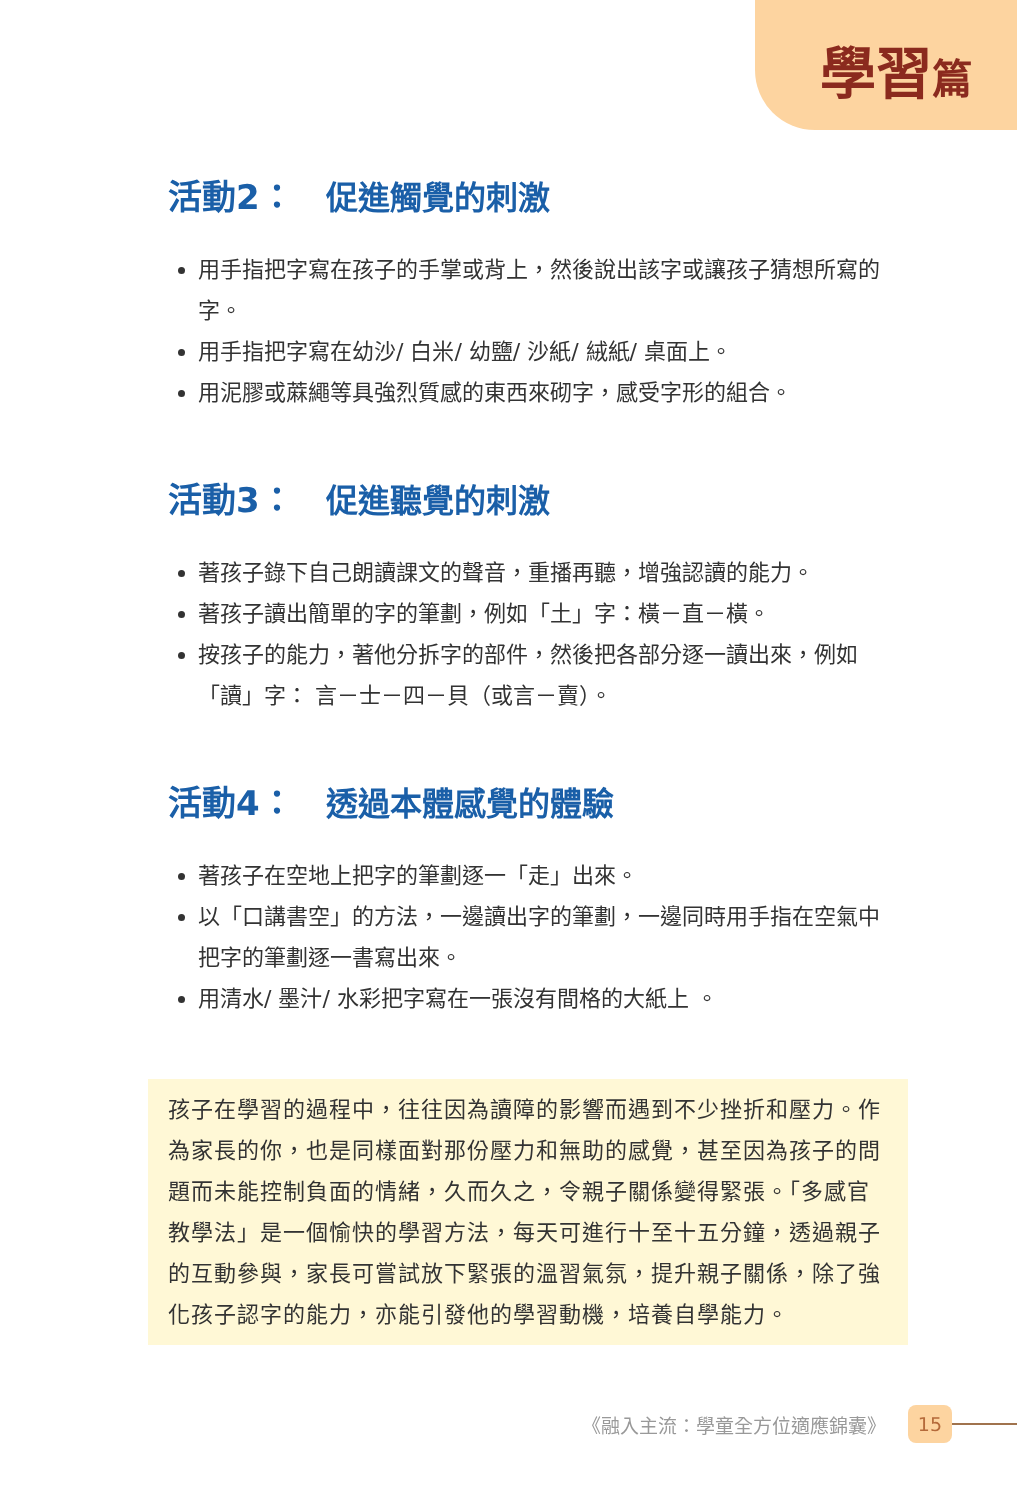學習篇
活動2： 促進觸覺的刺激
用手指把字寫在孩子的手掌或背上，然後說出該字或讓孩子猜想所寫的字。
用手指把字寫在幼沙/ 白米/ 幼鹽/ 沙紙/ 絨紙/ 桌面上。
用泥膠或蔴繩等具強烈質感的東西來砌字，感受字形的組合。
活動3： 促進聽覺的刺激
著孩子錄下自己朗讀課文的聲音，重播再聽，增強認讀的能力。
著孩子讀出簡單的字的筆劃，例如「土」字：橫－直－橫。
按孩子的能力，著他分拆字的部件，然後把各部分逐一讀出來，例如「讀」字： 言－士－四－貝（或言－賣）。
活動4： 透過本體感覺的體驗
著孩子在空地上把字的筆劃逐一「走」出來。
以「口講書空」的方法，一邊讀出字的筆劃，一邊同時用手指在空氣中把字的筆劃逐一書寫出來。
用清水/ 墨汁/ 水彩把字寫在一張沒有間格的大紙上 。
孩子在學習的過程中，往往因為讀障的影響而遇到不少挫折和壓力。作為家長的你，也是同樣面對那份壓力和無助的感覺，甚至因為孩子的問題而未能控制負面的情緒，久而久之，令親子關係變得緊張。「多感官教學法」是一個愉快的學習方法，每天可進行十至十五分鐘，透過親子的互動參與，家長可嘗試放下緊張的溫習氣氛，提升親子關係，除了強化孩子認字的能力，亦能引發他的學習動機，培養自學能力。
《融入主流：學童全方位適應錦囊》 15